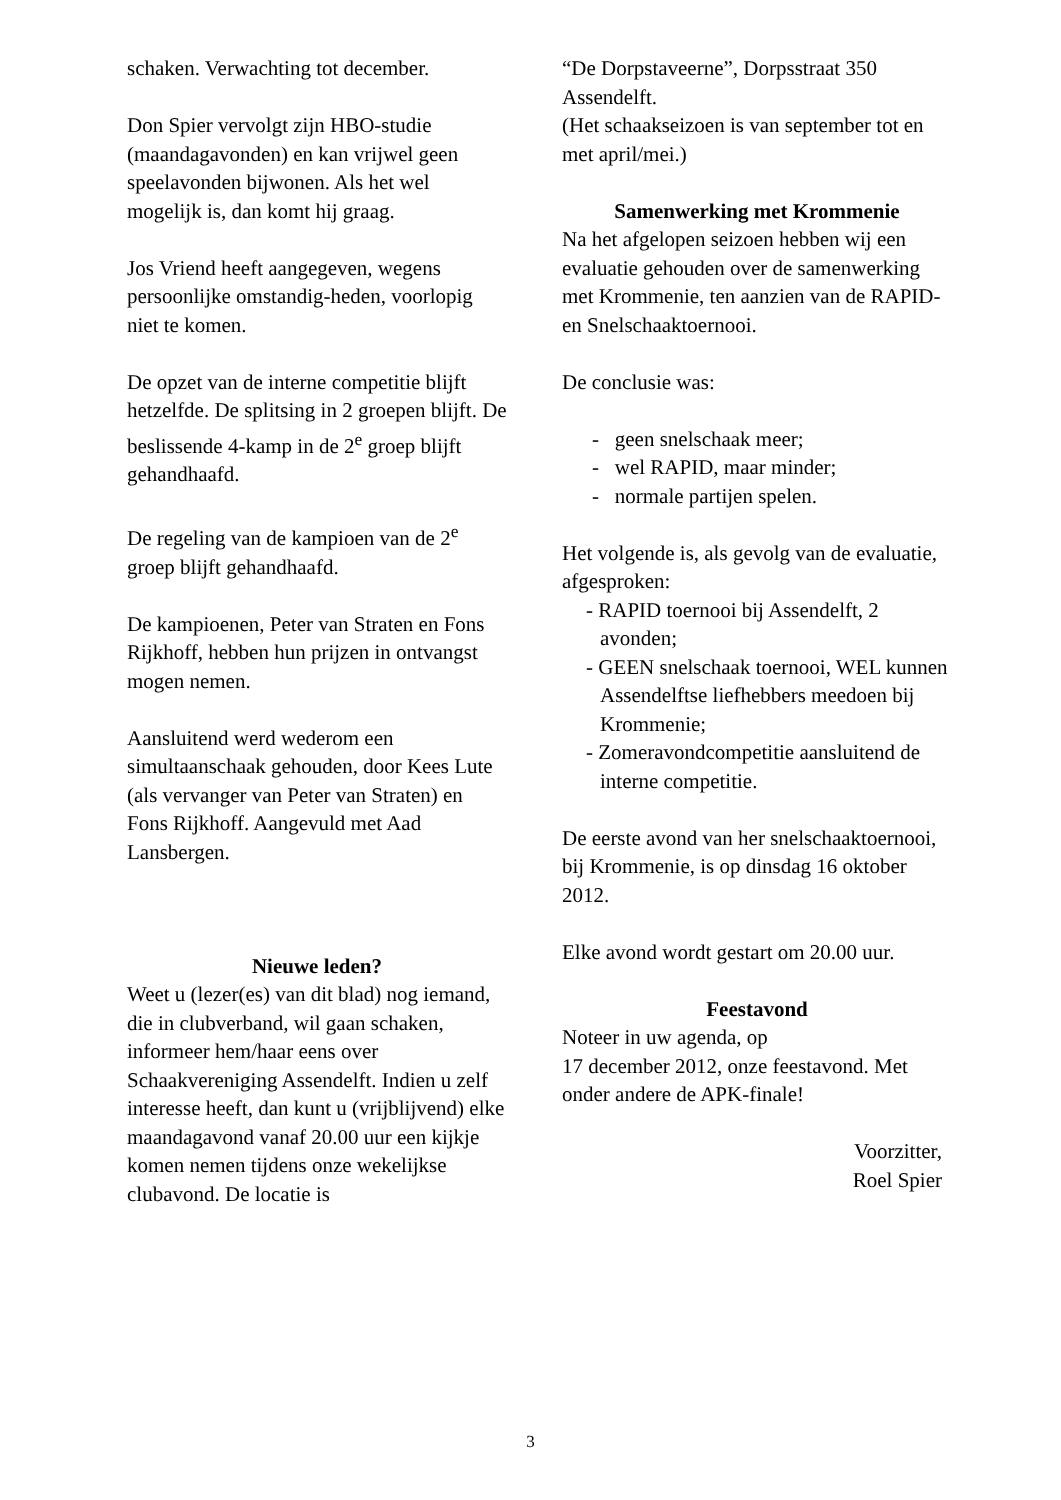schaken. Verwachting tot december.
Don Spier vervolgt zijn HBO-studie (maandagavonden) en kan vrijwel geen speelavonden bijwonen. Als het wel mogelijk is, dan komt hij graag.
Jos Vriend heeft aangegeven, wegens persoonlijke omstandig-heden, voorlopig niet te komen.
De opzet van de interne competitie blijft hetzelfde. De splitsing in 2 groepen blijft. De beslissende 4-kamp in de 2<sup>e</sup> groep blijft gehandhaafd.
De regeling van de kampioen van de 2<sup>e</sup> groep blijft gehandhaafd.
De kampioenen, Peter van Straten en Fons Rijkhoff, hebben hun prijzen in ontvangst mogen nemen.
Aansluitend werd wederom een simultaanschaak gehouden, door Kees Lute (als vervanger van Peter van Straten) en Fons Rijkhoff. Aangevuld met Aad Lansbergen.
Nieuwe leden?
Weet u (lezer(es) van dit blad) nog iemand, die in clubverband, wil gaan schaken, informeer hem/haar eens over Schaakvereniging Assendelft. Indien u zelf interesse heeft, dan kunt u (vrijblijvend) elke maandagavond vanaf 20.00 uur een kijkje komen nemen tijdens onze wekelijkse clubavond. De locatie is
“De Dorpstaveerne”, Dorpsstraat 350 Assendelft.
(Het schaakseizoen is van september tot en met april/mei.)
Samenwerking met Krommenie
Na het afgelopen seizoen hebben wij een evaluatie gehouden over de samenwerking met Krommenie, ten aanzien van de RAPID- en Snelschaaktoernooi.
De conclusie was:
- geen snelschaak meer;
- wel RAPID, maar minder;
- normale partijen spelen.
Het volgende is, als gevolg van de evaluatie, afgesproken:
- RAPID toernooi bij Assendelft, 2 avonden;
- GEEN snelschaak toernooi, WEL kunnen Assendelftse liefhebbers meedoen bij Krommenie;
- Zomeravondcompetitie aansluitend de interne competitie.
De eerste avond van her snelschaaktoernooi, bij Krommenie, is op dinsdag 16 oktober 2012.
Elke avond wordt gestart om 20.00 uur.
Feestavond
Noteer in uw agenda, op
17 december 2012, onze feestavond. Met onder andere de APK-finale!
Voorzitter,
Roel Spier
3